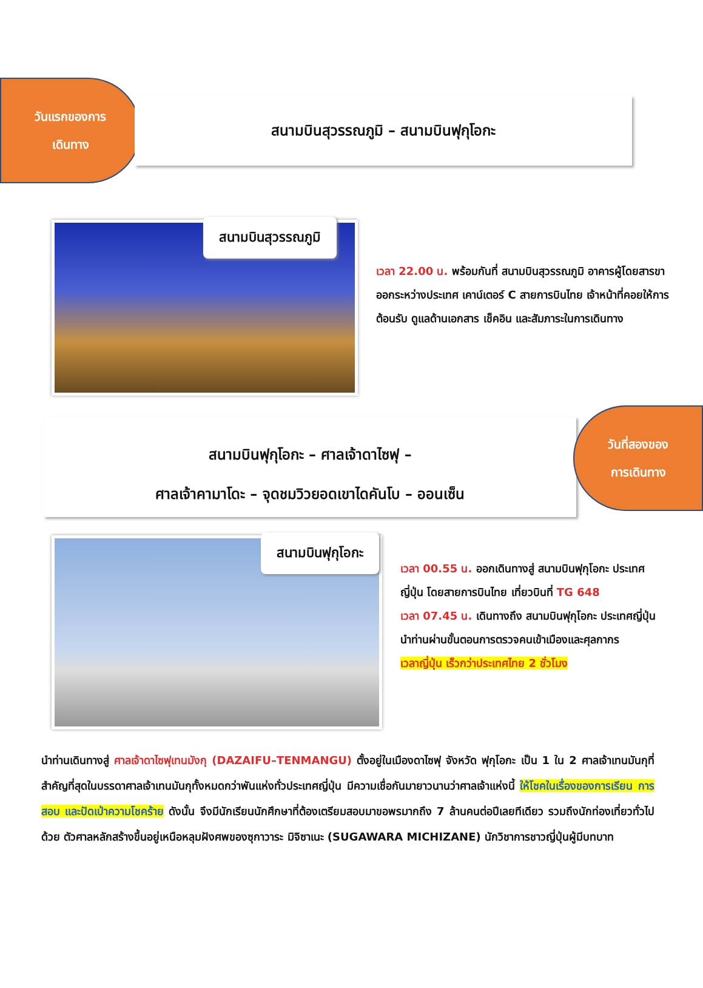วันแรกของการ
เดินทาง
สนามบินสุวรรณภูมิ – สนามบินฟุกุโอกะ
สนามบินสุวรรณภูมิ
เวลา 22.00 น. พร้อมกันที่ สนามบินสุวรรณภูมิ อาคารผู้โดยสารขาออกระหว่างประเทศ เคาน์เตอร์ C สายการบินไทย เจ้าหน้าที่คอยให้การต้อนรับ ดูแลด้านเอกสาร เช็คอิน และสัมภาระในการเดินทาง
สนามบินฟุกุโอกะ – ศาลเจ้าดาไซฟุ –
ศาลเจ้าคามาโดะ – จุดชมวิวยอดเขาไดคันโบ – ออนเซ็น
วันที่สองของ
การเดินทาง
สนามบินฟุกุโอกะ
เวลา 00.55 น. ออกเดินทางสู่ สนามบินฟุกุโอกะ ประเทศญี่ปุ่น โดยสายการบินไทย เที่ยวบินที่ TG 648
เวลา 07.45 น. เดินทางถึง สนามบินฟุกุโอกะ ประเทศญี่ปุ่น นำท่านผ่านขั้นตอนการตรวจคนเข้าเมืองและศุลกากร
เวลาญี่ปุ่น เร็วกว่าประเทศไทย 2 ชั่วโมง
นำท่านเดินทางสู่ ศาลเจ้าดาไซฟุเทนมังกุ (DAZAIFU–TENMANGU) ตั้งอยู่ในเมืองดาไซฟุ จังหวัด ฟุกุโอกะ เป็น 1 ใน 2 ศาลเจ้าเทนมันกุที่สำคัญที่สุดในบรรดาศาลเจ้าเทนมันกุทั้งหมดกว่าพันแห่งทั่วประเทศญี่ปุ่น มีความเชื่อกันมายาวนานว่าศาลเจ้าแห่งนี้ ให้โชคในเรื่องของการเรียน การสอบ และปัดเป่าความโชคร้าย ดังนั้น จึงมีนักเรียนนักศึกษาที่ต้องเตรียมสอบมาขอพรมากถึง 7 ล้านคนต่อปีเลยทีเดียว รวมถึงนักท่องเที่ยวทั่วไปด้วย ตัวศาลหลักสร้างขึ้นอยู่เหนือหลุมฝังศพของซุกาวาระ มิจิซาเนะ (SUGAWARA MICHIZANE) นักวิชาการชาวญี่ปุ่นผู้มีบทบาท